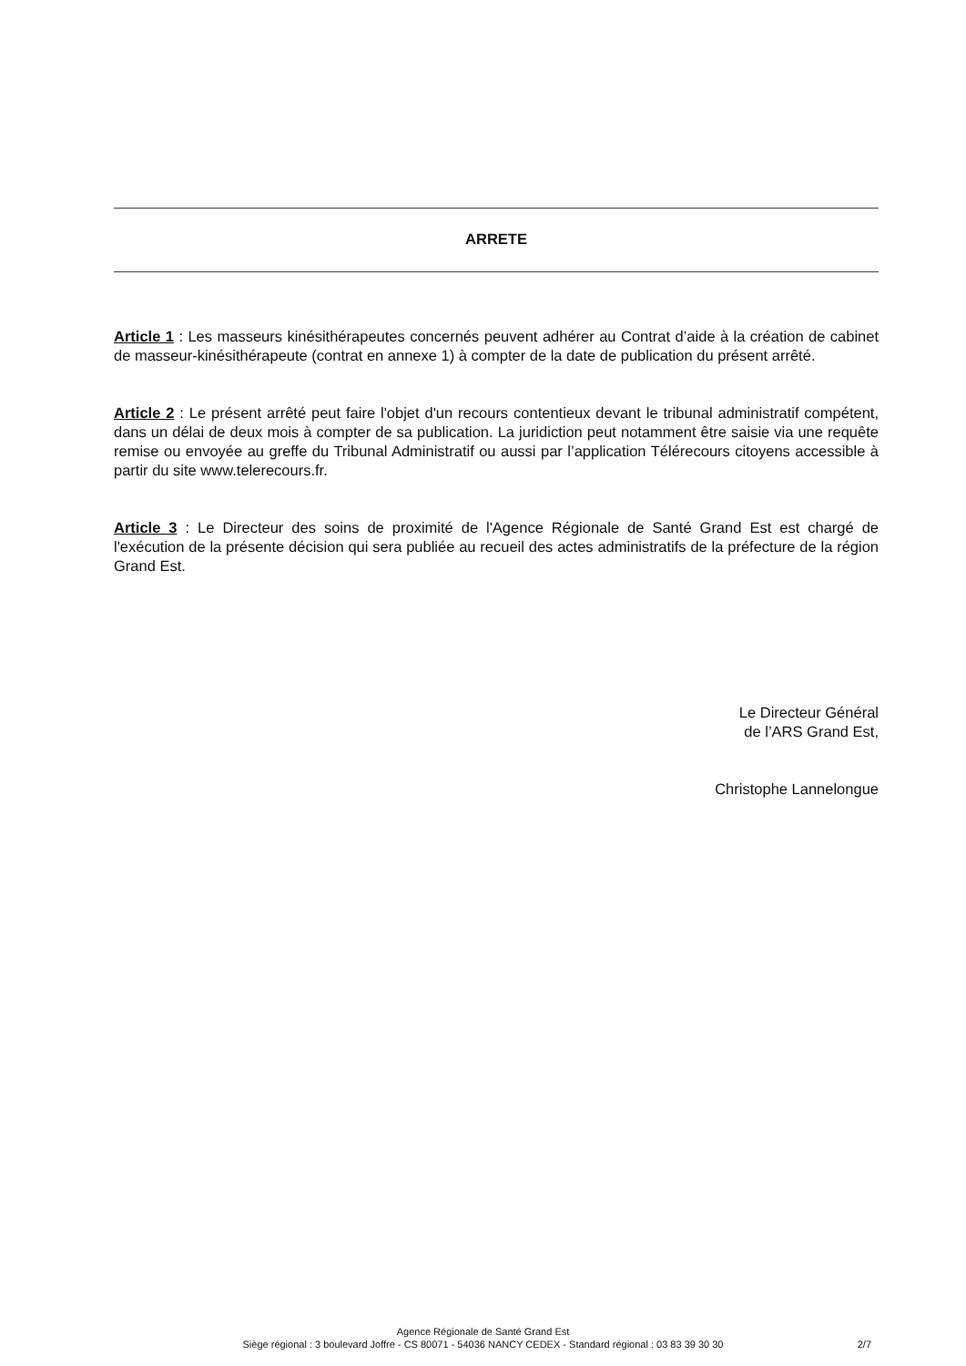ARRETE
Article 1 : Les masseurs kinésithérapeutes concernés peuvent adhérer au Contrat d’aide à la création de cabinet de masseur-kinésithérapeute (contrat en annexe 1) à compter de la date de publication du présent arrêté.
Article 2 : Le présent arrêté peut faire l'objet d'un recours contentieux devant le tribunal administratif compétent, dans un délai de deux mois à compter de sa publication. La juridiction peut notamment être saisie via une requête remise ou envoyée au greffe du Tribunal Administratif ou aussi par l’application Télérecours citoyens accessible à partir du site www.telerecours.fr.
Article 3 : Le Directeur des soins de proximité de l'Agence Régionale de Santé Grand Est est chargé de l'exécution de la présente décision qui sera publiée au recueil des actes administratifs de la préfecture de la région Grand Est.
Le Directeur Général
de l’ARS Grand Est,
Christophe Lannelongue
Agence Régionale de Santé Grand Est
Siège régional : 3 boulevard Joffre - CS 80071 - 54036 NANCY CEDEX - Standard régional : 03 83 39 30 30
2/7